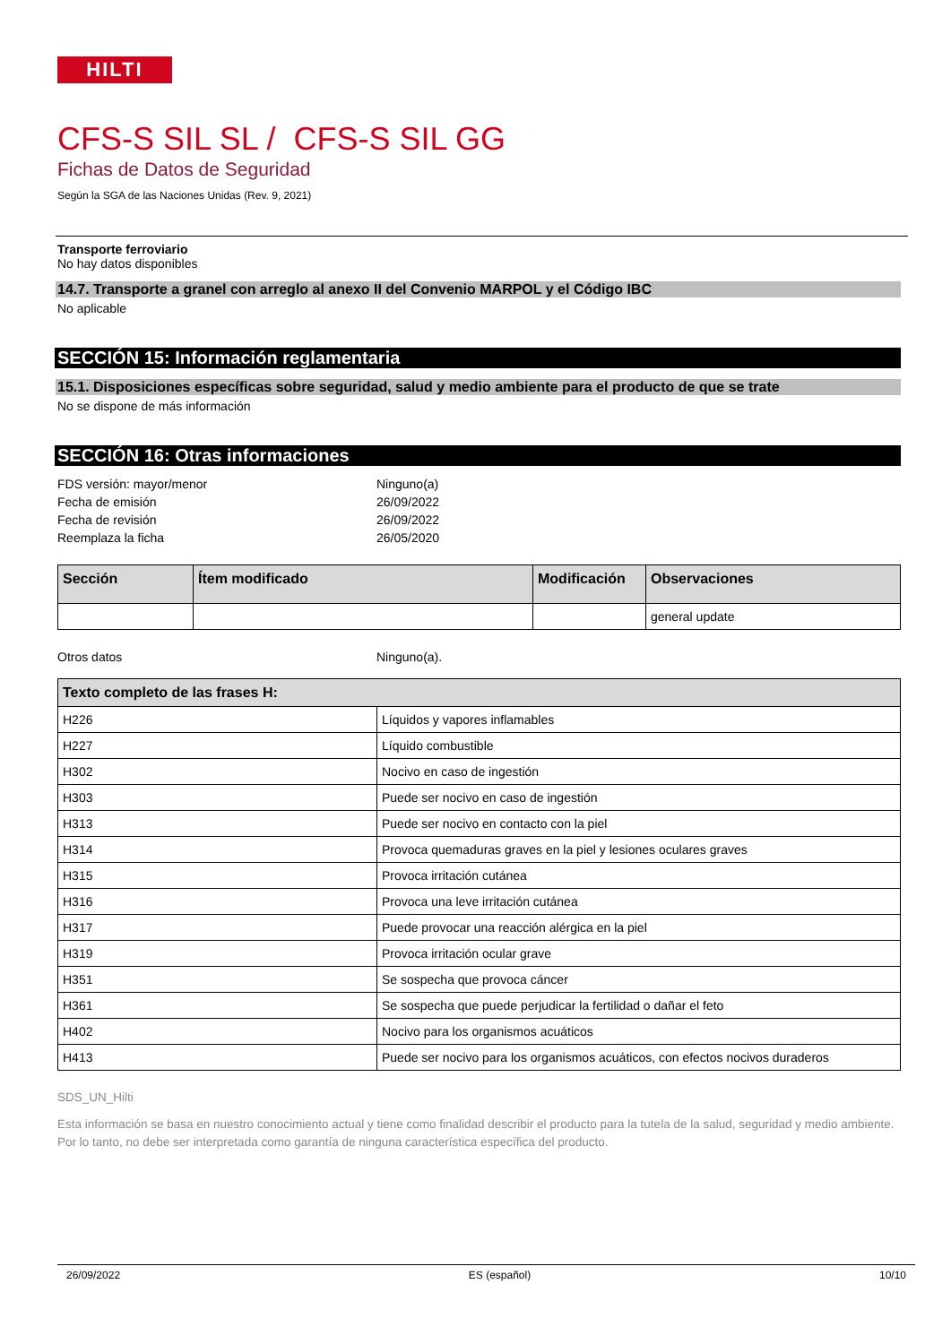HILTI
CFS-S SIL SL / CFS-S SIL GG
Fichas de Datos de Seguridad
Según la SGA de las Naciones Unidas (Rev. 9, 2021)
Transporte ferroviario
No hay datos disponibles
14.7. Transporte a granel con arreglo al anexo II del Convenio MARPOL y el Código IBC
No aplicable
SECCIÓN 15: Información reglamentaria
15.1. Disposiciones específicas sobre seguridad, salud y medio ambiente para el producto de que se trate
No se dispone de más información
SECCIÓN 16: Otras informaciones
FDS versión: mayor/menor Ninguno(a)
Fecha de emisión 26/09/2022
Fecha de revisión 26/09/2022
Reemplaza la ficha 26/05/2020
| Sección | Ítem modificado | Modificación | Observaciones |
| --- | --- | --- | --- |
| | | | general update |
Otros datos Ninguno(a).
| Texto completo de las frases H: | |
| --- | --- |
| H226 | Líquidos y vapores inflamables |
| H227 | Líquido combustible |
| H302 | Nocivo en caso de ingestión |
| H303 | Puede ser nocivo en caso de ingestión |
| H313 | Puede ser nocivo en contacto con la piel |
| H314 | Provoca quemaduras graves en la piel y lesiones oculares graves |
| H315 | Provoca irritación cutánea |
| H316 | Provoca una leve irritación cutánea |
| H317 | Puede provocar una reacción alérgica en la piel |
| H319 | Provoca irritación ocular grave |
| H351 | Se sospecha que provoca cáncer |
| H361 | Se sospecha que puede perjudicar la fertilidad o dañar el feto |
| H402 | Nocivo para los organismos acuáticos |
| H413 | Puede ser nocivo para los organismos acuáticos, con efectos nocivos duraderos |
SDS_UN_Hilti
Esta información se basa en nuestro conocimiento actual y tiene como finalidad describir el producto para la tutela de la salud, seguridad y medio ambiente. Por lo tanto, no debe ser interpretada como garantía de ninguna característica específica del producto.
26/09/2022 ES (español) 10/10